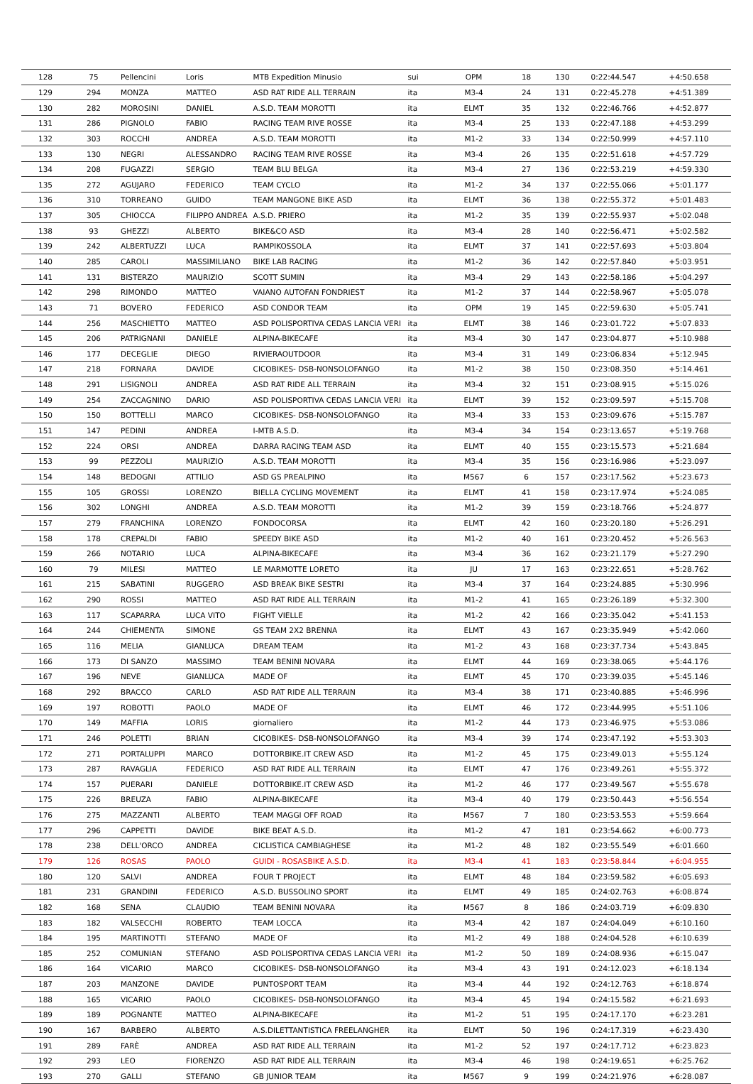| 128 | 75 | Pellencini | Loris | MTB Expedition Minusio | sui | OPM | 18 | 130 | 0:22:44.547 | +4:50.658 |
| 129 | 294 | MONZA | MATTEO | ASD RAT RIDE ALL TERRAIN | ita | M3-4 | 24 | 131 | 0:22:45.278 | +4:51.389 |
| 130 | 282 | MOROSINI | DANIEL | A.S.D. TEAM MOROTTI | ita | ELMT | 35 | 132 | 0:22:46.766 | +4:52.877 |
| 131 | 286 | PIGNOLO | FABIO | RACING TEAM RIVE ROSSE | ita | M3-4 | 25 | 133 | 0:22:47.188 | +4:53.299 |
| 132 | 303 | ROCCHI | ANDREA | A.S.D. TEAM MOROTTI | ita | M1-2 | 33 | 134 | 0:22:50.999 | +4:57.110 |
| 133 | 130 | NEGRI | ALESSANDRO | RACING TEAM RIVE ROSSE | ita | M3-4 | 26 | 135 | 0:22:51.618 | +4:57.729 |
| 134 | 208 | FUGAZZI | SERGIO | TEAM BLU BELGA | ita | M3-4 | 27 | 136 | 0:22:53.219 | +4:59.330 |
| 135 | 272 | AGUJARO | FEDERICO | TEAM CYCLO | ita | M1-2 | 34 | 137 | 0:22:55.066 | +5:01.177 |
| 136 | 310 | TORREANO | GUIDO | TEAM MANGONE BIKE ASD | ita | ELMT | 36 | 138 | 0:22:55.372 | +5:01.483 |
| 137 | 305 | CHIOCCA | FILIPPO ANDREA | A.S.D. PRIERO | ita | M1-2 | 35 | 139 | 0:22:55.937 | +5:02.048 |
| 138 | 93 | GHEZZI | ALBERTO | BIKE&CO ASD | ita | M3-4 | 28 | 140 | 0:22:56.471 | +5:02.582 |
| 139 | 242 | ALBERTUZZI | LUCA | RAMPIKOSSOLA | ita | ELMT | 37 | 141 | 0:22:57.693 | +5:03.804 |
| 140 | 285 | CAROLI | MASSIMILIANO | BIKE LAB RACING | ita | M1-2 | 36 | 142 | 0:22:57.840 | +5:03.951 |
| 141 | 131 | BISTERZO | MAURIZIO | SCOTT SUMIN | ita | M3-4 | 29 | 143 | 0:22:58.186 | +5:04.297 |
| 142 | 298 | RIMONDO | MATTEO | VAIANO AUTOFAN FONDRIEST | ita | M1-2 | 37 | 144 | 0:22:58.967 | +5:05.078 |
| 143 | 71 | BOVERO | FEDERICO | ASD CONDOR TEAM | ita | OPM | 19 | 145 | 0:22:59.630 | +5:05.741 |
| 144 | 256 | MASCHIETTO | MATTEO | ASD POLISPORTIVA CEDAS LANCIA VERI | ita | ELMT | 38 | 146 | 0:23:01.722 | +5:07.833 |
| 145 | 206 | PATRIGNANI | DANIELE | ALPINA-BIKECAFE | ita | M3-4 | 30 | 147 | 0:23:04.877 | +5:10.988 |
| 146 | 177 | DECEGLIE | DIEGO | RIVIERAOUTDOOR | ita | M3-4 | 31 | 149 | 0:23:06.834 | +5:12.945 |
| 147 | 218 | FORNARA | DAVIDE | CICOBIKES- DSB-NONSOLOFANGO | ita | M1-2 | 38 | 150 | 0:23:08.350 | +5:14.461 |
| 148 | 291 | LISIGNOLI | ANDREA | ASD RAT RIDE ALL TERRAIN | ita | M3-4 | 32 | 151 | 0:23:08.915 | +5:15.026 |
| 149 | 254 | ZACCAGNINO | DARIO | ASD POLISPORTIVA CEDAS LANCIA VERI | ita | ELMT | 39 | 152 | 0:23:09.597 | +5:15.708 |
| 150 | 150 | BOTTELLI | MARCO | CICOBIKES- DSB-NONSOLOFANGO | ita | M3-4 | 33 | 153 | 0:23:09.676 | +5:15.787 |
| 151 | 147 | PEDINI | ANDREA | I-MTB A.S.D. | ita | M3-4 | 34 | 154 | 0:23:13.657 | +5:19.768 |
| 152 | 224 | ORSI | ANDREA | DARRA RACING TEAM ASD | ita | ELMT | 40 | 155 | 0:23:15.573 | +5:21.684 |
| 153 | 99 | PEZZOLI | MAURIZIO | A.S.D. TEAM MOROTTI | ita | M3-4 | 35 | 156 | 0:23:16.986 | +5:23.097 |
| 154 | 148 | BEDOGNI | ATTILIO | ASD GS PREALPINO | ita | M567 | 6 | 157 | 0:23:17.562 | +5:23.673 |
| 155 | 105 | GROSSI | LORENZO | BIELLA CYCLING MOVEMENT | ita | ELMT | 41 | 158 | 0:23:17.974 | +5:24.085 |
| 156 | 302 | LONGHI | ANDREA | A.S.D. TEAM MOROTTI | ita | M1-2 | 39 | 159 | 0:23:18.766 | +5:24.877 |
| 157 | 279 | FRANCHINA | LORENZO | FONDOCORSA | ita | ELMT | 42 | 160 | 0:23:20.180 | +5:26.291 |
| 158 | 178 | CREPALDI | FABIO | SPEEDY BIKE ASD | ita | M1-2 | 40 | 161 | 0:23:20.452 | +5:26.563 |
| 159 | 266 | NOTARIO | LUCA | ALPINA-BIKECAFE | ita | M3-4 | 36 | 162 | 0:23:21.179 | +5:27.290 |
| 160 | 79 | MILESI | MATTEO | LE MARMOTTE LORETO | ita | JU | 17 | 163 | 0:23:22.651 | +5:28.762 |
| 161 | 215 | SABATINI | RUGGERO | ASD BREAK BIKE SESTRI | ita | M3-4 | 37 | 164 | 0:23:24.885 | +5:30.996 |
| 162 | 290 | ROSSI | MATTEO | ASD RAT RIDE ALL TERRAIN | ita | M1-2 | 41 | 165 | 0:23:26.189 | +5:32.300 |
| 163 | 117 | SCAPARRA | LUCA VITO | FIGHT VIELLE | ita | M1-2 | 42 | 166 | 0:23:35.042 | +5:41.153 |
| 164 | 244 | CHIEMENTA | SIMONE | GS TEAM 2X2 BRENNA | ita | ELMT | 43 | 167 | 0:23:35.949 | +5:42.060 |
| 165 | 116 | MELIA | GIANLUCA | DREAM TEAM | ita | M1-2 | 43 | 168 | 0:23:37.734 | +5:43.845 |
| 166 | 173 | DI SANZO | MASSIMO | TEAM BENINI NOVARA | ita | ELMT | 44 | 169 | 0:23:38.065 | +5:44.176 |
| 167 | 196 | NEVE | GIANLUCA | MADE OF | ita | ELMT | 45 | 170 | 0:23:39.035 | +5:45.146 |
| 168 | 292 | BRACCO | CARLO | ASD RAT RIDE ALL TERRAIN | ita | M3-4 | 38 | 171 | 0:23:40.885 | +5:46.996 |
| 169 | 197 | ROBOTTI | PAOLO | MADE OF | ita | ELMT | 46 | 172 | 0:23:44.995 | +5:51.106 |
| 170 | 149 | MAFFIA | LORIS | giornaliero | ita | M1-2 | 44 | 173 | 0:23:46.975 | +5:53.086 |
| 171 | 246 | POLETTI | BRIAN | CICOBIKES- DSB-NONSOLOFANGO | ita | M3-4 | 39 | 174 | 0:23:47.192 | +5:53.303 |
| 172 | 271 | PORTALUPPI | MARCO | DOTTORBIKE.IT CREW ASD | ita | M1-2 | 45 | 175 | 0:23:49.013 | +5:55.124 |
| 173 | 287 | RAVAGLIA | FEDERICO | ASD RAT RIDE ALL TERRAIN | ita | ELMT | 47 | 176 | 0:23:49.261 | +5:55.372 |
| 174 | 157 | PUERARI | DANIELE | DOTTORBIKE.IT CREW ASD | ita | M1-2 | 46 | 177 | 0:23:49.567 | +5:55.678 |
| 175 | 226 | BREUZA | FABIO | ALPINA-BIKECAFE | ita | M3-4 | 40 | 179 | 0:23:50.443 | +5:56.554 |
| 176 | 275 | MAZZANTI | ALBERTO | TEAM MAGGI OFF ROAD | ita | M567 | 7 | 180 | 0:23:53.553 | +5:59.664 |
| 177 | 296 | CAPPETTI | DAVIDE | BIKE BEAT A.S.D. | ita | M1-2 | 47 | 181 | 0:23:54.662 | +6:00.773 |
| 178 | 238 | DELL'ORCO | ANDREA | CICLISTICA CAMBIAGHESE | ita | M1-2 | 48 | 182 | 0:23:55.549 | +6:01.660 |
| 179 | 126 | ROSAS | PAOLO | GUIDI - ROSASBIKE A.S.D. | ita | M3-4 | 41 | 183 | 0:23:58.844 | +6:04.955 |
| 180 | 120 | SALVI | ANDREA | FOUR T PROJECT | ita | ELMT | 48 | 184 | 0:23:59.582 | +6:05.693 |
| 181 | 231 | GRANDINI | FEDERICO | A.S.D. BUSSOLINO SPORT | ita | ELMT | 49 | 185 | 0:24:02.763 | +6:08.874 |
| 182 | 168 | SENA | CLAUDIO | TEAM BENINI NOVARA | ita | M567 | 8 | 186 | 0:24:03.719 | +6:09.830 |
| 183 | 182 | VALSECCHI | ROBERTO | TEAM LOCCA | ita | M3-4 | 42 | 187 | 0:24:04.049 | +6:10.160 |
| 184 | 195 | MARTINOTTI | STEFANO | MADE OF | ita | M1-2 | 49 | 188 | 0:24:04.528 | +6:10.639 |
| 185 | 252 | COMUNIAN | STEFANO | ASD POLISPORTIVA CEDAS LANCIA VERI | ita | M1-2 | 50 | 189 | 0:24:08.936 | +6:15.047 |
| 186 | 164 | VICARIO | MARCO | CICOBIKES- DSB-NONSOLOFANGO | ita | M3-4 | 43 | 191 | 0:24:12.023 | +6:18.134 |
| 187 | 203 | MANZONE | DAVIDE | PUNTOSPORT TEAM | ita | M3-4 | 44 | 192 | 0:24:12.763 | +6:18.874 |
| 188 | 165 | VICARIO | PAOLO | CICOBIKES- DSB-NONSOLOFANGO | ita | M3-4 | 45 | 194 | 0:24:15.582 | +6:21.693 |
| 189 | 189 | POGNANTE | MATTEO | ALPINA-BIKECAFE | ita | M1-2 | 51 | 195 | 0:24:17.170 | +6:23.281 |
| 190 | 167 | BARBERO | ALBERTO | A.S.DILETTANTISTICA FREELANGHER | ita | ELMT | 50 | 196 | 0:24:17.319 | +6:23.430 |
| 191 | 289 | FARÈ | ANDREA | ASD RAT RIDE ALL TERRAIN | ita | M1-2 | 52 | 197 | 0:24:17.712 | +6:23.823 |
| 192 | 293 | LEO | FIORENZO | ASD RAT RIDE ALL TERRAIN | ita | M3-4 | 46 | 198 | 0:24:19.651 | +6:25.762 |
| 193 | 270 | GALLI | STEFANO | GB JUNIOR TEAM | ita | M567 | 9 | 199 | 0:24:21.976 | +6:28.087 |